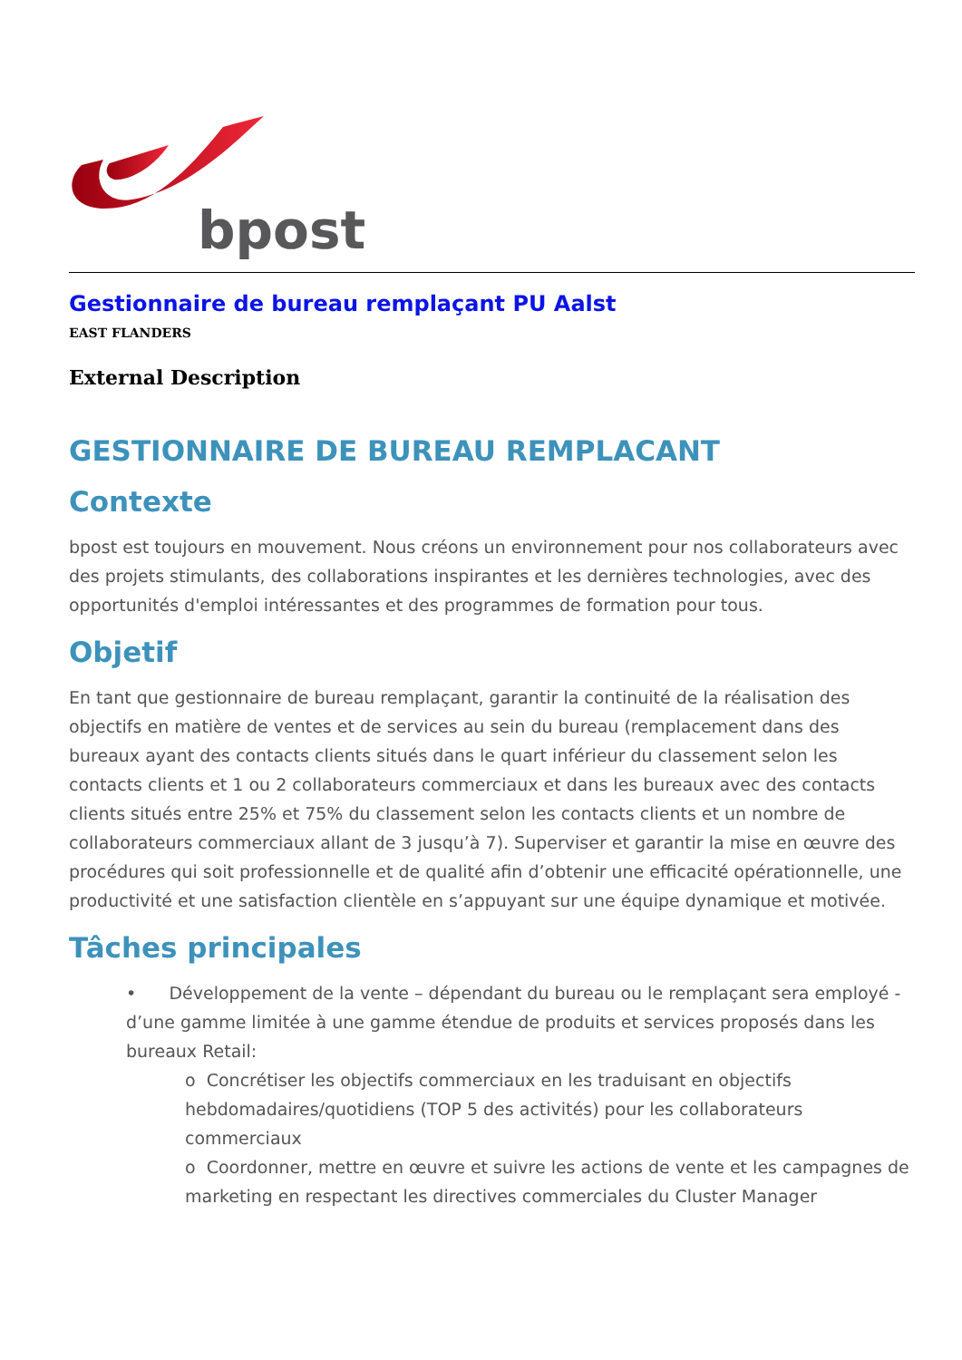bpost
Gestionnaire de bureau remplaçant PU Aalst
EAST FLANDERS
External Description
GESTIONNAIRE DE BUREAU REMPLACANT
Contexte
bpost est toujours en mouvement. Nous créons un environnement pour nos collaborateurs avec des projets stimulants, des collaborations inspirantes et les dernières technologies, avec des opportunités d'emploi intéressantes et des programmes de formation pour tous.
Objetif
En tant que gestionnaire de bureau remplaçant, garantir la continuité de la réalisation des objectifs en matière de ventes et de services au sein du bureau (remplacement dans des bureaux ayant des contacts clients situés dans le quart inférieur du classement selon les contacts clients et 1 ou 2 collaborateurs commerciaux et dans les bureaux avec des contacts clients situés entre 25% et 75% du classement selon les contacts clients et un nombre de collaborateurs commerciaux allant de 3 jusqu’à 7). Superviser et garantir la mise en œuvre des procédures qui soit professionnelle et de qualité afin d’obtenir une efficacité opérationnelle, une productivité et une satisfaction clientèle en s’appuyant sur une équipe dynamique et motivée.
Tâches principales
• Développement de la vente – dépendant du bureau ou le remplaçant sera employé - d’une gamme limitée à une gamme étendue de produits et services proposés dans les bureaux Retail:
o Concrétiser les objectifs commerciaux en les traduisant en objectifs hebdomadaires/quotidiens (TOP 5 des activités) pour les collaborateurs commerciaux
o Coordonner, mettre en œuvre et suivre les actions de vente et les campagnes de marketing en respectant les directives commerciales du Cluster Manager